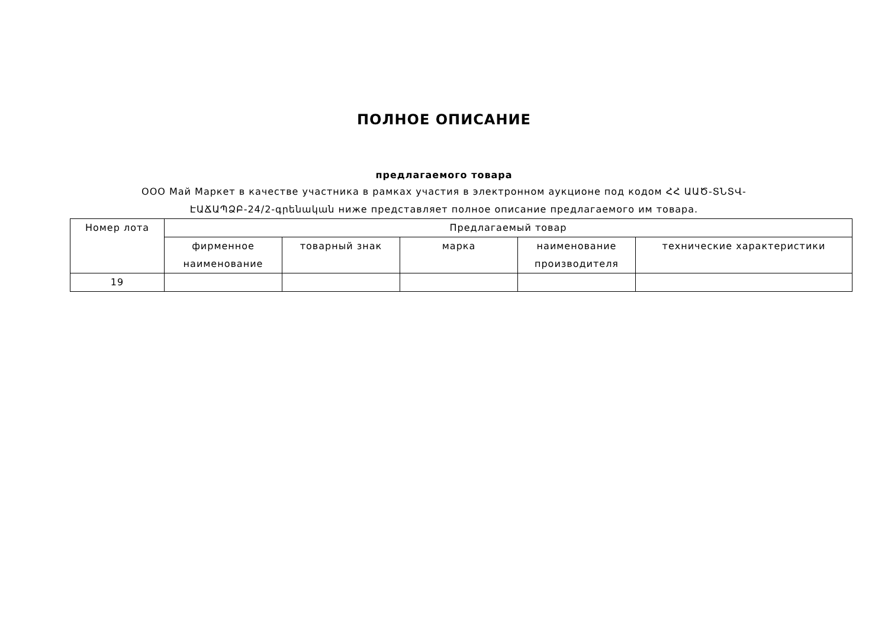ПОЛНОЕ ОПИСАНИЕ
предлагаемого товара
ООО Май Маркет в качестве участника в рамках участия в электронном аукционе под кодом ՀՀ ԱԱԾ-ՏՆՏՎ-ԷԱՃԱՊՁԲ-24/2-գրենական ниже представляет полное описание предлагаемого им товара.
| Номер лота | Предлагаемый товар | | | | |
| --- | --- | --- | --- | --- | --- |
| | фирменное наименование | товарный знак | марка | наименование производителя | технические характеристики |
| 19 | | | | | |